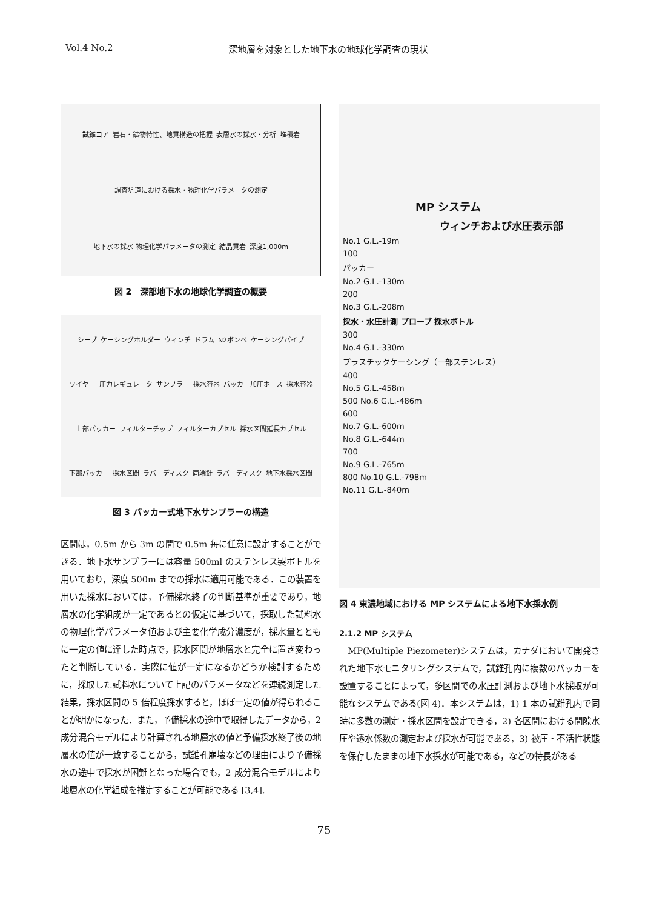Vol.4 No.2 深地層を対象とした地下水の地球化学調査の現状
試錐コア 岩石・鉱物特性、地質構造の把握 表層水の採水・分析 堆積岩 調査坑道における採水・物理化学パラメータの測定 地下水の採水 物理化学パラメータの測定 結晶質岩 深度1,000m
図 2　深部地下水の地球化学調査の概要
シーブ ケーシングホルダー ウィンチ ドラム N2ボンベ ケーシングパイプ ワイヤー 圧力レギュレータ サンプラー 採水容器 パッカー加圧ホース 採水容器 上部パッカー フィルターチップ フィルターカプセル 採水区間延長カプセル 下部パッカー 採水区間 ラバーディスク 両端針 ラバーディスク 地下水採水区間
図 3 パッカー式地下水サンプラーの構造
区間は，0.5m から 3m の間で 0.5m 毎に任意に設定することができる．地下水サンプラーには容量 500ml のステンレス製ボトルを用いており，深度 500m までの採水に適用可能である．この装置を用いた採水においては，予備採水終了の判断基準が重要であり，地層水の化学組成が一定であるとの仮定に基づいて，採取した試料水の物理化学パラメータ値および主要化学成分濃度が，採水量とともに一定の値に達した時点で，採水区間が地層水と完全に置き変わったと判断している．実際に値が一定になるかどうか検討するために，採取した試料水について上記のパラメータなどを連続測定した結果，採水区間の 5 倍程度採水すると，ほぼ一定の値が得られることが明かになった．また，予備採水の途中で取得したデータから，2 成分混合モデルにより計算される地層水の値と予備採水終了後の地層水の値が一致することから，試錐孔崩壊などの理由により予備採水の途中で採水が困難となった場合でも，2 成分混合モデルにより地層水の化学組成を推定することが可能である [3,4].
MP システム
ウィンチおよび水圧表示部
No.1 G.L.-19m
100
パッカー
No.2 G.L.-130m
200
No.3 G.L.-208m
採水・水圧計測 プローブ 採水ボトル
300
No.4 G.L.-330m
プラスチックケーシング（一部ステンレス）
400
No.5 G.L.-458m
500 No.6 G.L.-486m
600
No.7 G.L.-600m
No.8 G.L.-644m
700
No.9 G.L.-765m
800 No.10 G.L.-798m
No.11 G.L.-840m
図 4 東濃地域における MP システムによる地下水採水例
2.1.2 MP システム
　MP(Multiple Piezometer)システムは，カナダにおいて開発された地下水モニタリングシステムで，試錐孔内に複数のパッカーを設置することによって，多区間での水圧計測および地下水採取が可能なシステムである(図 4)．本システムは，1) 1 本の試錐孔内で同時に多数の測定・採水区間を設定できる，2) 各区間における間隙水圧や透水係数の測定および採水が可能である，3) 被圧・不活性状態を保存したままの地下水採水が可能である，などの特長がある
75